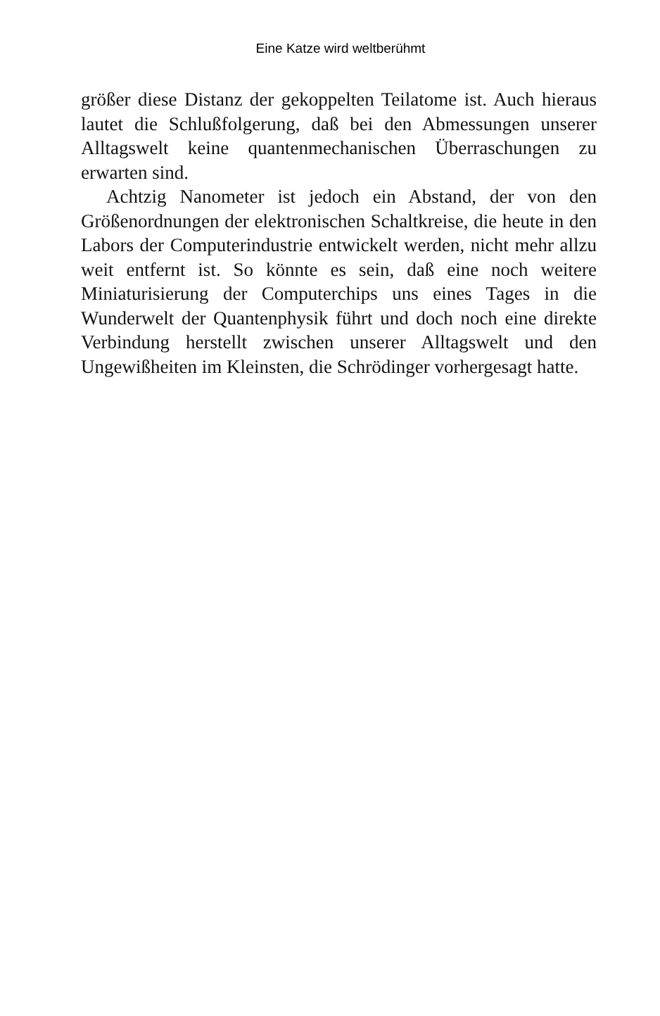Eine Katze wird weltberühmt
größer diese Distanz der gekoppelten Teilatome ist. Auch hieraus lautet die Schlußfolgerung, daß bei den Abmessungen unserer Alltagswelt keine quantenmechanischen Überraschungen zu erwarten sind.
Achtzig Nanometer ist jedoch ein Abstand, der von den Größenordnungen der elektronischen Schaltkreise, die heute in den Labors der Computerindustrie entwickelt werden, nicht mehr allzu weit entfernt ist. So könnte es sein, daß eine noch weitere Miniaturisierung der Computerchips uns eines Tages in die Wunderwelt der Quantenphysik führt und doch noch eine direkte Verbindung herstellt zwischen unserer Alltagswelt und den Ungewißheiten im Kleinsten, die Schrödinger vorhergesagt hatte.